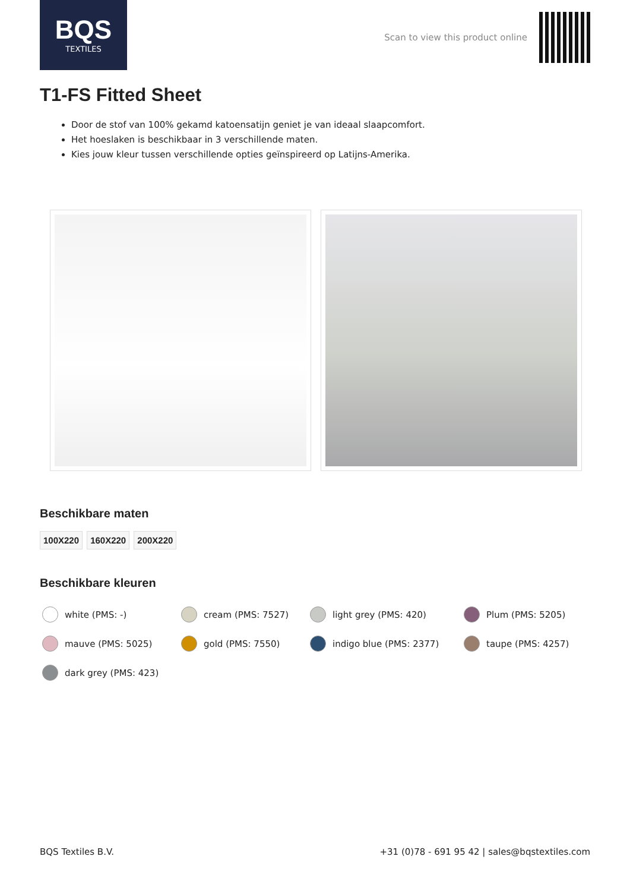BQS
TEXTILES
Scan to view this product online
T1-FS Fitted Sheet
Door de stof van 100% gekamd katoensatijn geniet je van ideaal slaapcomfort.
Het hoeslaken is beschikbaar in 3 verschillende maten.
Kies jouw kleur tussen verschillende opties geïnspireerd op Latijns-Amerika.
Beschikbare maten
100X220 160X220 200X220
Beschikbare kleuren
white (PMS: -)
cream (PMS: 7527)
light grey (PMS: 420)
Plum (PMS: 5205)
mauve (PMS: 5025)
gold (PMS: 7550)
indigo blue (PMS: 2377)
taupe (PMS: 4257)
dark grey (PMS: 423)
BQS Textiles B.V. +31 (0)78 - 691 95 42 | sales@bqstextiles.com